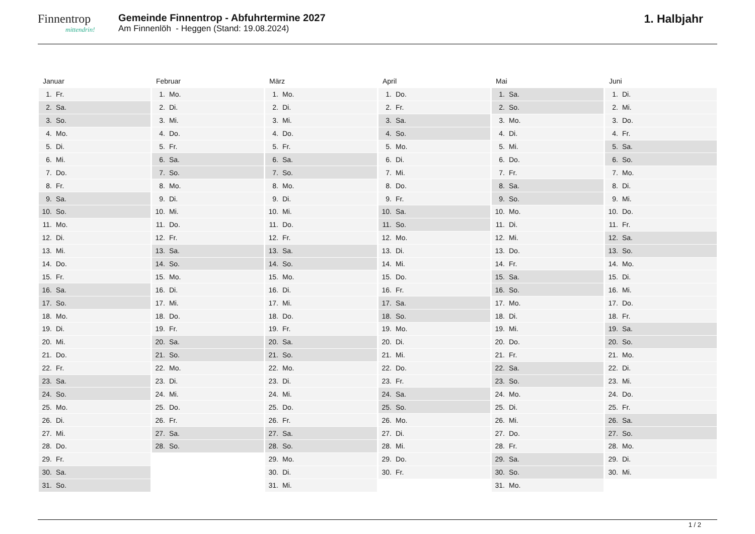Finnentrop
mittendrin!
Gemeinde Finnentrop - Abfuhrtermine 2027
Am Finnenlöh - Heggen (Stand: 19.08.2024)
1. Halbjahr
Januar
| 1. | Fr. |
| 2. | Sa. |
| 3. | So. |
| 4. | Mo. |
| 5. | Di. |
| 6. | Mi. |
| 7. | Do. |
| 8. | Fr. |
| 9. | Sa. |
| 10. | So. |
| 11. | Mo. |
| 12. | Di. |
| 13. | Mi. |
| 14. | Do. |
| 15. | Fr. |
| 16. | Sa. |
| 17. | So. |
| 18. | Mo. |
| 19. | Di. |
| 20. | Mi. |
| 21. | Do. |
| 22. | Fr. |
| 23. | Sa. |
| 24. | So. |
| 25. | Mo. |
| 26. | Di. |
| 27. | Mi. |
| 28. | Do. |
| 29. | Fr. |
| 30. | Sa. |
| 31. | So. |
Februar
| 1. | Mo. |
| 2. | Di. |
| 3. | Mi. |
| 4. | Do. |
| 5. | Fr. |
| 6. | Sa. |
| 7. | So. |
| 8. | Mo. |
| 9. | Di. |
| 10. | Mi. |
| 11. | Do. |
| 12. | Fr. |
| 13. | Sa. |
| 14. | So. |
| 15. | Mo. |
| 16. | Di. |
| 17. | Mi. |
| 18. | Do. |
| 19. | Fr. |
| 20. | Sa. |
| 21. | So. |
| 22. | Mo. |
| 23. | Di. |
| 24. | Mi. |
| 25. | Do. |
| 26. | Fr. |
| 27. | Sa. |
| 28. | So. |
März
| 1. | Mo. |
| 2. | Di. |
| 3. | Mi. |
| 4. | Do. |
| 5. | Fr. |
| 6. | Sa. |
| 7. | So. |
| 8. | Mo. |
| 9. | Di. |
| 10. | Mi. |
| 11. | Do. |
| 12. | Fr. |
| 13. | Sa. |
| 14. | So. |
| 15. | Mo. |
| 16. | Di. |
| 17. | Mi. |
| 18. | Do. |
| 19. | Fr. |
| 20. | Sa. |
| 21. | So. |
| 22. | Mo. |
| 23. | Di. |
| 24. | Mi. |
| 25. | Do. |
| 26. | Fr. |
| 27. | Sa. |
| 28. | So. |
| 29. | Mo. |
| 30. | Di. |
| 31. | Mi. |
April
| 1. | Do. |
| 2. | Fr. |
| 3. | Sa. |
| 4. | So. |
| 5. | Mo. |
| 6. | Di. |
| 7. | Mi. |
| 8. | Do. |
| 9. | Fr. |
| 10. | Sa. |
| 11. | So. |
| 12. | Mo. |
| 13. | Di. |
| 14. | Mi. |
| 15. | Do. |
| 16. | Fr. |
| 17. | Sa. |
| 18. | So. |
| 19. | Mo. |
| 20. | Di. |
| 21. | Mi. |
| 22. | Do. |
| 23. | Fr. |
| 24. | Sa. |
| 25. | So. |
| 26. | Mo. |
| 27. | Di. |
| 28. | Mi. |
| 29. | Do. |
| 30. | Fr. |
Mai
| 1. | Sa. |
| 2. | So. |
| 3. | Mo. |
| 4. | Di. |
| 5. | Mi. |
| 6. | Do. |
| 7. | Fr. |
| 8. | Sa. |
| 9. | So. |
| 10. | Mo. |
| 11. | Di. |
| 12. | Mi. |
| 13. | Do. |
| 14. | Fr. |
| 15. | Sa. |
| 16. | So. |
| 17. | Mo. |
| 18. | Di. |
| 19. | Mi. |
| 20. | Do. |
| 21. | Fr. |
| 22. | Sa. |
| 23. | So. |
| 24. | Mo. |
| 25. | Di. |
| 26. | Mi. |
| 27. | Do. |
| 28. | Fr. |
| 29. | Sa. |
| 30. | So. |
| 31. | Mo. |
Juni
| 1. | Di. |
| 2. | Mi. |
| 3. | Do. |
| 4. | Fr. |
| 5. | Sa. |
| 6. | So. |
| 7. | Mo. |
| 8. | Di. |
| 9. | Mi. |
| 10. | Do. |
| 11. | Fr. |
| 12. | Sa. |
| 13. | So. |
| 14. | Mo. |
| 15. | Di. |
| 16. | Mi. |
| 17. | Do. |
| 18. | Fr. |
| 19. | Sa. |
| 20. | So. |
| 21. | Mo. |
| 22. | Di. |
| 23. | Mi. |
| 24. | Do. |
| 25. | Fr. |
| 26. | Sa. |
| 27. | So. |
| 28. | Mo. |
| 29. | Di. |
| 30. | Mi. |
1 / 2